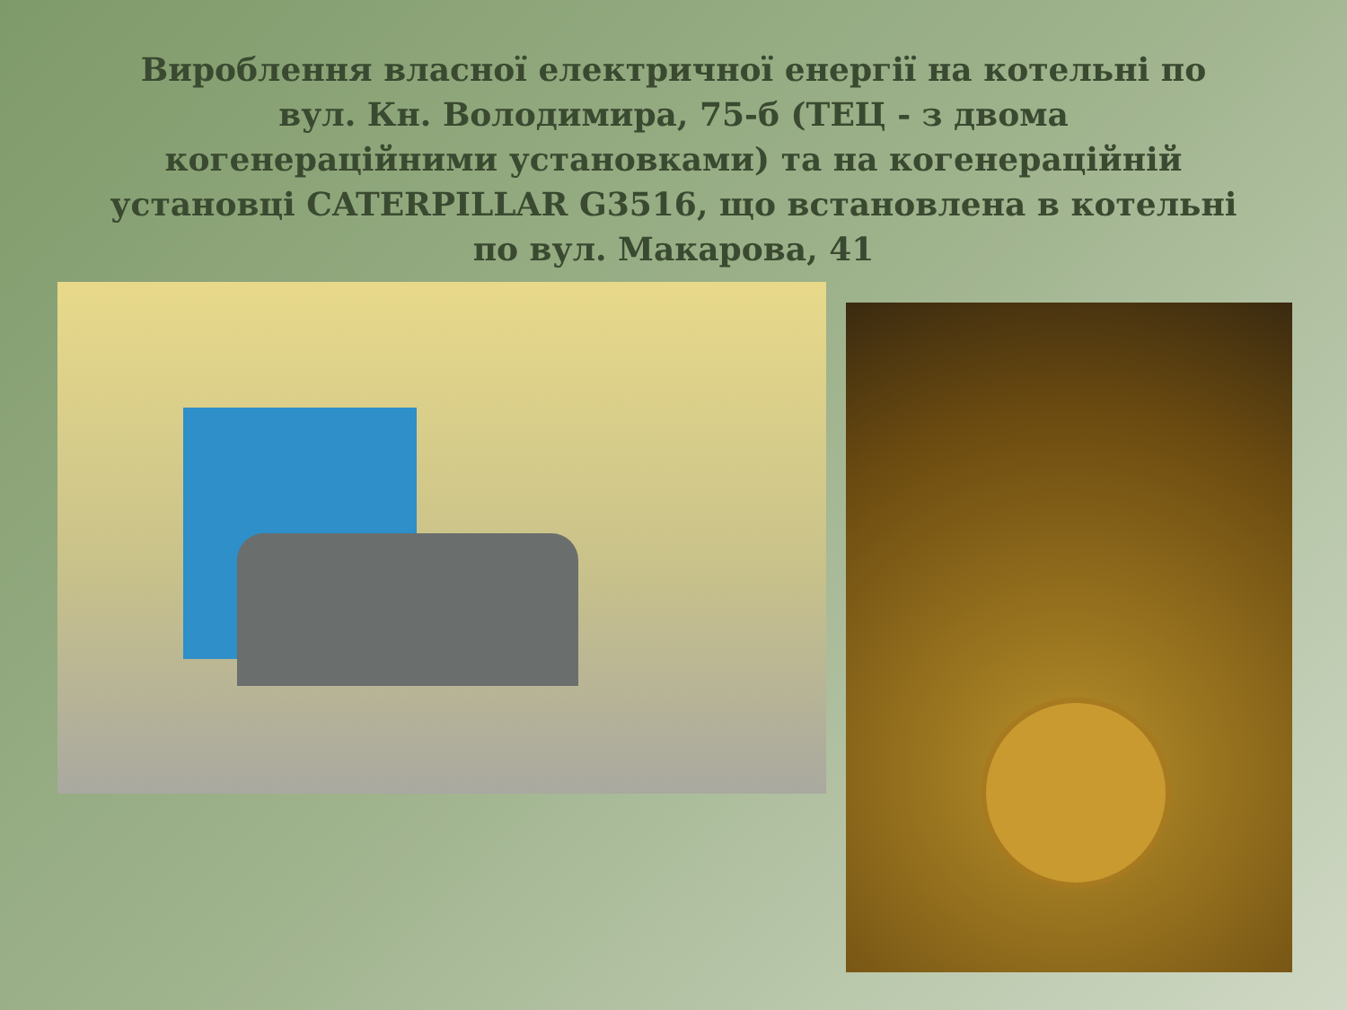Вироблення власної електричної енергії на котельні по вул. Кн. Володимира, 75-б (ТЕЦ - з двома когенераційними установками) та на когенераційній установці CATERPILLAR G3516, що встановлена в котельні по вул. Макарова, 41